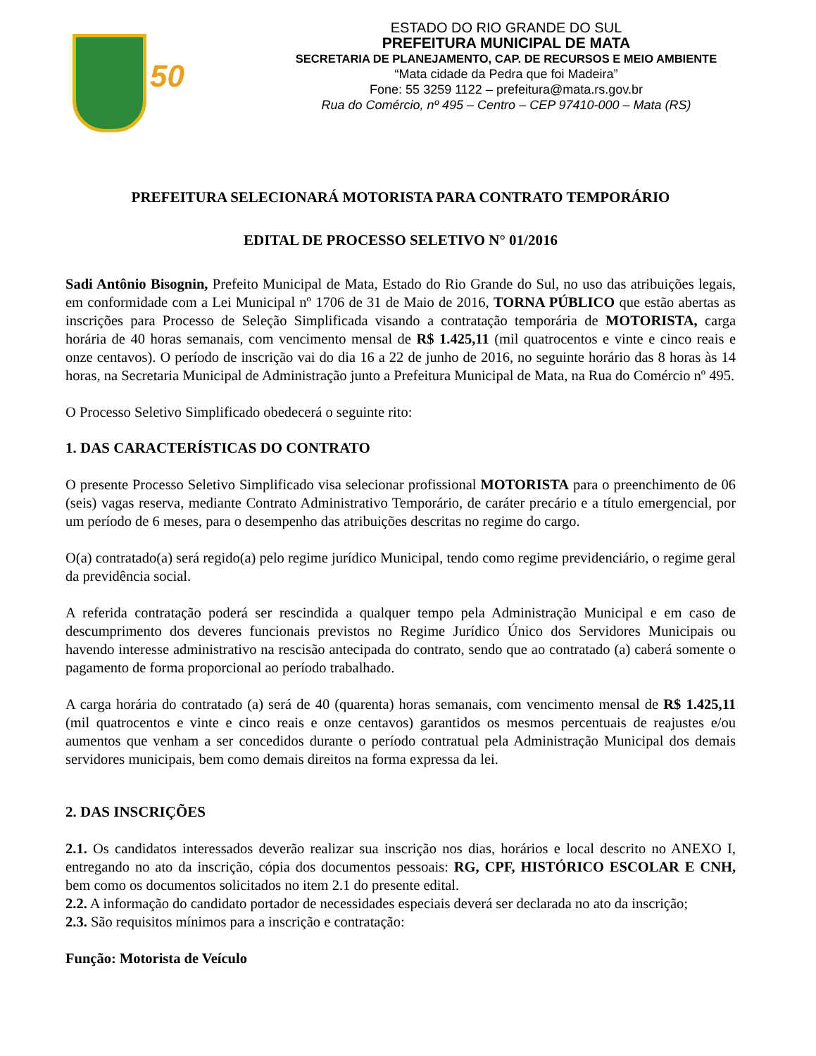50
ESTADO DO RIO GRANDE DO SUL
PREFEITURA MUNICIPAL DE MATA
SECRETARIA DE PLANEJAMENTO, CAP. DE RECURSOS E MEIO AMBIENTE
“Mata cidade da Pedra que foi Madeira”
Fone: 55 3259 1122 – prefeitura@mata.rs.gov.br
Rua do Comércio, nº 495 – Centro – CEP 97410-000 – Mata (RS)
PREFEITURA SELECIONARÁ MOTORISTA PARA CONTRATO TEMPORÁRIO
EDITAL DE PROCESSO SELETIVO N° 01/2016
Sadi Antônio Bisognin, Prefeito Municipal de Mata, Estado do Rio Grande do Sul, no uso das atribuições legais, em conformidade com a Lei Municipal nº 1706 de 31 de Maio de 2016, TORNA PÚBLICO que estão abertas as inscrições para Processo de Seleção Simplificada visando a contratação temporária de MOTORISTA, carga horária de 40 horas semanais, com vencimento mensal de R$ 1.425,11 (mil quatrocentos e vinte e cinco reais e onze centavos). O período de inscrição vai do dia 16 a 22 de junho de 2016, no seguinte horário das 8 horas às 14 horas, na Secretaria Municipal de Administração junto a Prefeitura Municipal de Mata, na Rua do Comércio nº 495.
O Processo Seletivo Simplificado obedecerá o seguinte rito:
1. DAS CARACTERÍSTICAS DO CONTRATO
O presente Processo Seletivo Simplificado visa selecionar profissional MOTORISTA para o preenchimento de 06 (seis) vagas reserva, mediante Contrato Administrativo Temporário, de caráter precário e a título emergencial, por um período de 6 meses, para o desempenho das atribuições descritas no regime do cargo.
O(a) contratado(a) será regido(a) pelo regime jurídico Municipal, tendo como regime previdenciário, o regime geral da previdência social.
A referida contratação poderá ser rescindida a qualquer tempo pela Administração Municipal e em caso de descumprimento dos deveres funcionais previstos no Regime Jurídico Único dos Servidores Municipais ou havendo interesse administrativo na rescisão antecipada do contrato, sendo que ao contratado (a) caberá somente o pagamento de forma proporcional ao período trabalhado.
A carga horária do contratado (a) será de 40 (quarenta) horas semanais, com vencimento mensal de R$ 1.425,11 (mil quatrocentos e vinte e cinco reais e onze centavos) garantidos os mesmos percentuais de reajustes e/ou aumentos que venham a ser concedidos durante o período contratual pela Administração Municipal dos demais servidores municipais, bem como demais direitos na forma expressa da lei.
2. DAS INSCRIÇÕES
2.1. Os candidatos interessados deverão realizar sua inscrição nos dias, horários e local descrito no ANEXO I, entregando no ato da inscrição, cópia dos documentos pessoais: RG, CPF, HISTÓRICO ESCOLAR E CNH, bem como os documentos solicitados no item 2.1 do presente edital.
2.2. A informação do candidato portador de necessidades especiais deverá ser declarada no ato da inscrição;
2.3. São requisitos mínimos para a inscrição e contratação:
Função: Motorista de Veículo